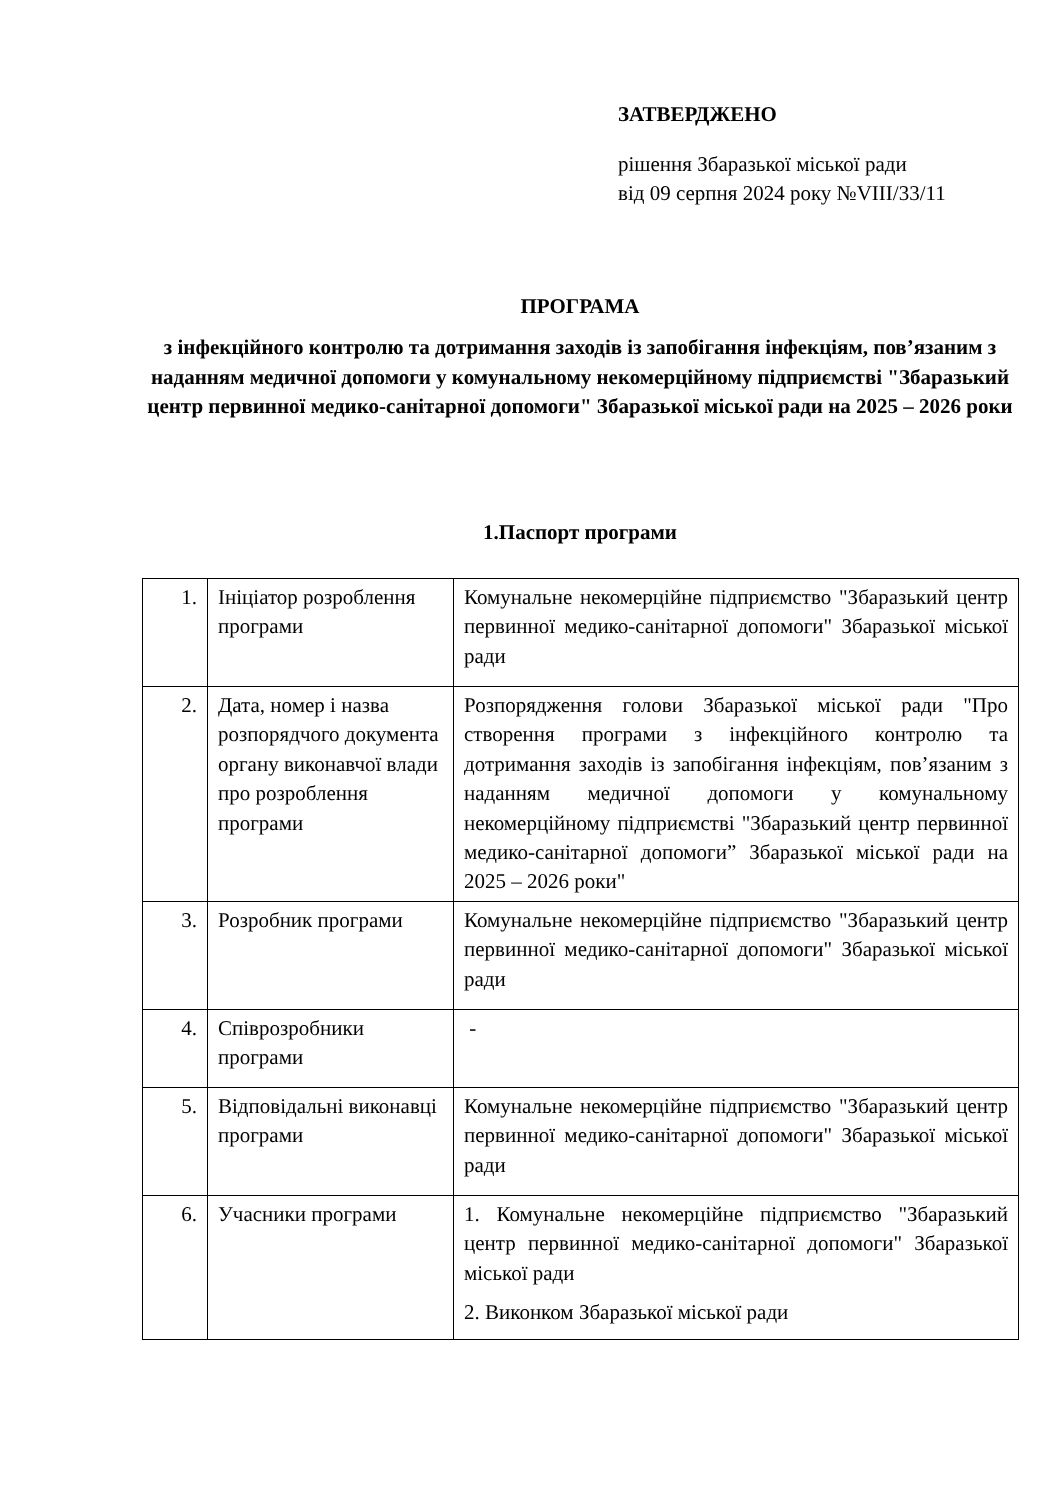ЗАТВЕРДЖЕНО
рішення Збаразької міської ради
від 09 серпня 2024 року №VIII/33/11
ПРОГРАМА
з інфекційного контролю та дотримання заходів із запобігання інфекціям, пов’язаним з наданням медичної допомоги у комунальному некомерційному підприємстві "Збаразький центр первинної медико-санітарної допомоги" Збаразької міської ради на 2025 – 2026 роки
1.Паспорт програми
| 1. | Ініціатор розроблення програми | Комунальне некомерційне підприємство "Збаразький центр первинної медико-санітарної допомоги" Збаразької міської ради |
| 2. | Дата, номер і назва розпорядчого документа органу виконавчої влади про розроблення програми | Розпорядження голови Збаразької міської ради "Про створення програми з інфекційного контролю та дотримання заходів із запобігання інфекціям, пов’язаним з наданням медичної допомоги у комунальному некомерційному підприємстві "Збаразький центр первинної медико-санітарної допомоги” Збаразької міської ради на 2025 – 2026 роки" |
| 3. | Розробник програми | Комунальне некомерційне підприємство "Збаразький центр первинної медико-санітарної допомоги" Збаразької міської ради |
| 4. | Співрозробники програми | - |
| 5. | Відповідальні виконавці програми | Комунальне некомерційне підприємство "Збаразький центр первинної медико-санітарної допомоги" Збаразької міської ради |
| 6. | Учасники програми | 1. Комунальне некомерційне підприємство "Збаразький центр первинної медико-санітарної допомоги" Збаразької міської ради 2. Виконком Збаразької міської ради |